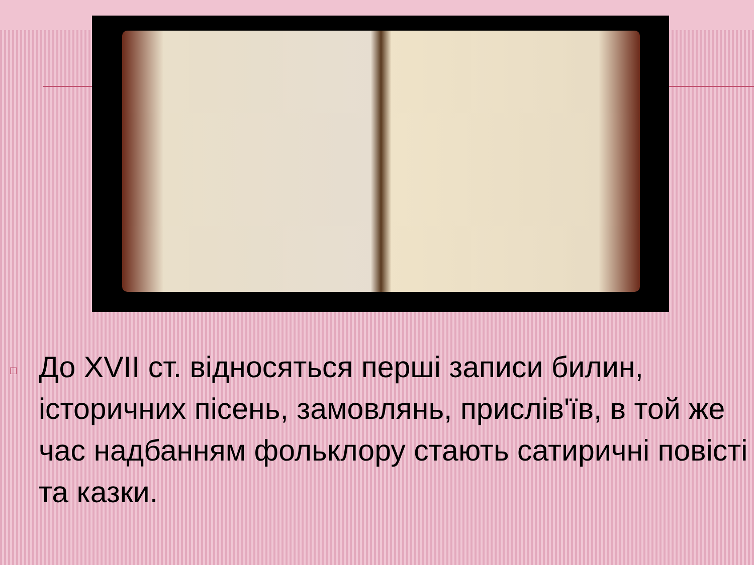□
До XVII ст. відносяться перші записи билин, історичних пісень, замовлянь, прислів'їв, в той же час надбанням фольклору стають сатиричні повісті та казки.